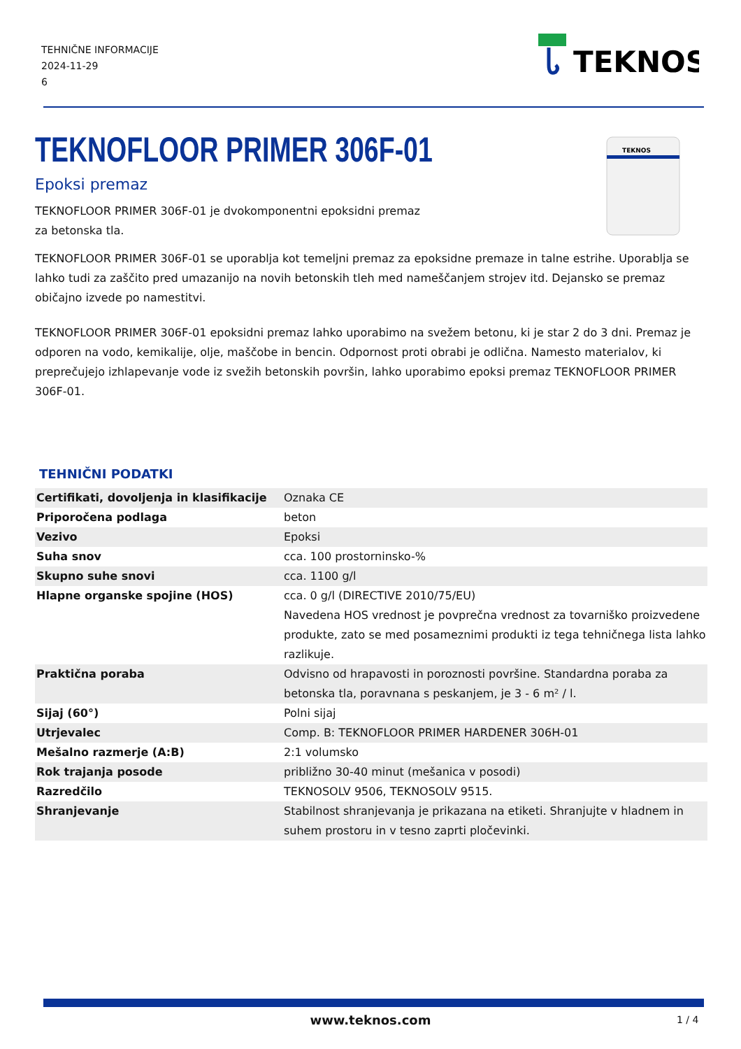TEHNIČNE INFORMACIJE
2024-11-29
6
TEKNOS
TEKNOFLOOR PRIMER 306F-01
TEKNOS
Epoksi premaz
TEKNOFLOOR PRIMER 306F-01 je dvokomponentni epoksidni premaz za betonska tla.
TEKNOFLOOR PRIMER 306F-01 se uporablja kot temeljni premaz za epoksidne premaze in talne estrihe. Uporablja se lahko tudi za zaščito pred umazanijo na novih betonskih tleh med nameščanjem strojev itd. Dejansko se premaz običajno izvede po namestitvi.
TEKNOFLOOR PRIMER 306F-01 epoksidni premaz lahko uporabimo na svežem betonu, ki je star 2 do 3 dni. Premaz je odporen na vodo, kemikalije, olje, maščobe in bencin. Odpornost proti obrabi je odlična. Namesto materialov, ki preprečujejo izhlapevanje vode iz svežih betonskih površin, lahko uporabimo epoksi premaz TEKNOFLOOR PRIMER 306F-01.
TEHNIČNI PODATKI
| Certifikati, dovoljenja in klasifikacije | Oznaka CE |
| Priporočena podlaga | beton |
| Vezivo | Epoksi |
| Suha snov | cca. 100 prostorninsko-% |
| Skupno suhe snovi | cca. 1100 g/l |
| Hlapne organske spojine (HOS) | cca. 0 g/l (DIRECTIVE 2010/75/EU) Navedena HOS vrednost je povprečna vrednost za tovarniško proizvedene produkte, zato se med posameznimi produkti iz tega tehničnega lista lahko razlikuje. |
| Praktična poraba | Odvisno od hrapavosti in poroznosti površine. Standardna poraba za betonska tla, poravnana s peskanjem, je 3 - 6 m² / l. |
| Sijaj (60°) | Polni sijaj |
| Utrjevalec | Comp. B: TEKNOFLOOR PRIMER HARDENER 306H-01 |
| Mešalno razmerje (A:B) | 2:1 volumsko |
| Rok trajanja posode | približno 30-40 minut (mešanica v posodi) |
| Razredčilo | TEKNOSOLV 9506, TEKNOSOLV 9515. |
| Shranjevanje | Stabilnost shranjevanja je prikazana na etiketi. Shranjujte v hladnem in suhem prostoru in v tesno zaprti pločevinki. |
www.teknos.com 1 / 4